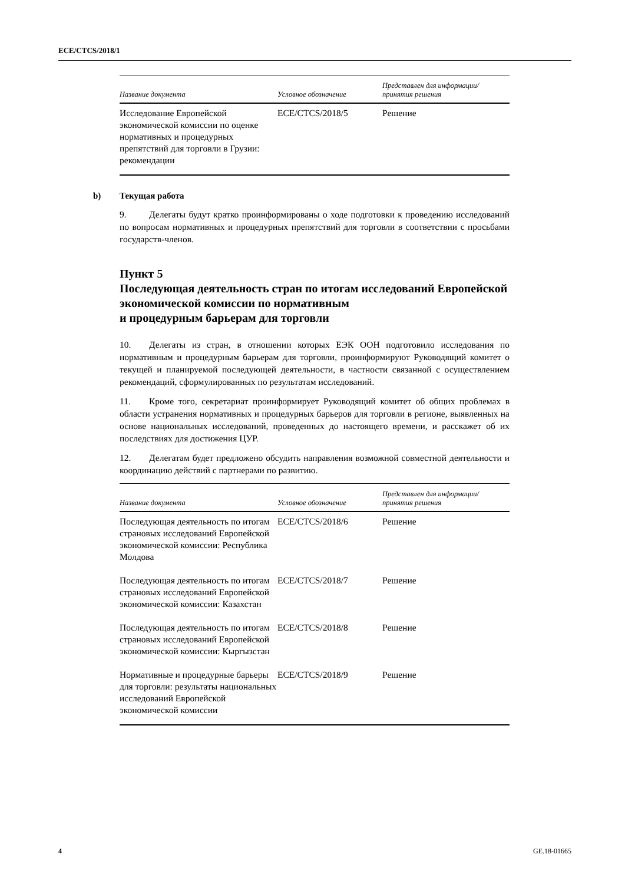ECE/CTCS/2018/1
| Название документа | Условное обозначение | Представлен для информации/ принятия решения |
| --- | --- | --- |
| Исследование Европейской экономической комиссии по оценке нормативных и процедурных препятствий для торговли в Грузии: рекомендации | ECE/CTCS/2018/5 | Решение |
b) Текущая работа
9. Делегаты будут кратко проинформированы о ходе подготовки к проведению исследований по вопросам нормативных и процедурных препятствий для торговли в соответствии с просьбами государств-членов.
Пункт 5
Последующая деятельность стран по итогам исследований Европейской экономической комиссии по нормативным
и процедурным барьерам для торговли
10. Делегаты из стран, в отношении которых ЕЭК ООН подготовило исследования по нормативным и процедурным барьерам для торговли, проинформируют Руководящий комитет о текущей и планируемой последующей деятельности, в частности связанной с осуществлением рекомендаций, сформулированных по результатам исследований.
11. Кроме того, секретариат проинформирует Руководящий комитет об общих проблемах в области устранения нормативных и процедурных барьеров для торговли в регионе, выявленных на основе национальных исследований, проведенных до настоящего времени, и расскажет об их последствиях для достижения ЦУР.
12. Делегатам будет предложено обсудить направления возможной совместной деятельности и координацию действий с партнерами по развитию.
| Название документа | Условное обозначение | Представлен для информации/ принятия решения |
| --- | --- | --- |
| Последующая деятельность по итогам страновых исследований Европейской экономической комиссии: Республика Молдова | ECE/CTCS/2018/6 | Решение |
| Последующая деятельность по итогам страновых исследований Европейской экономической комиссии: Казахстан | ECE/CTCS/2018/7 | Решение |
| Последующая деятельность по итогам страновых исследований Европейской экономической комиссии: Кыргызстан | ECE/CTCS/2018/8 | Решение |
| Нормативные и процедурные барьеры для торговли: результаты национальных исследований Европейской экономической комиссии | ECE/CTCS/2018/9 | Решение |
4 GE.18-01665